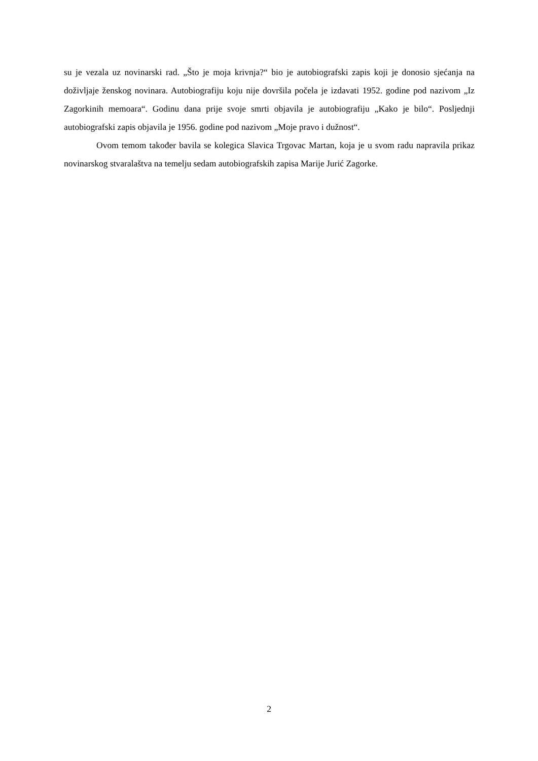su je vezala uz novinarski rad. „Što je moja krivnja?“ bio je autobiografski zapis koji je donosio sjećanja na doživljaje ženskog novinara. Autobiografiju koju nije dovršila počela je izdavati 1952. godine pod nazivom „Iz Zagorkinih memoara“. Godinu dana prije svoje smrti objavila je autobiografiju „Kako je bilo“. Posljednji autobiografski zapis objavila je 1956. godine pod nazivom „Moje pravo i dužnost“.
Ovom temom također bavila se kolegica Slavica Trgovac Martan, koja je u svom radu napravila prikaz novinarskog stvaralaštva na temelju sedam autobiografskih zapisa Marije Jurić Zagorke.
2